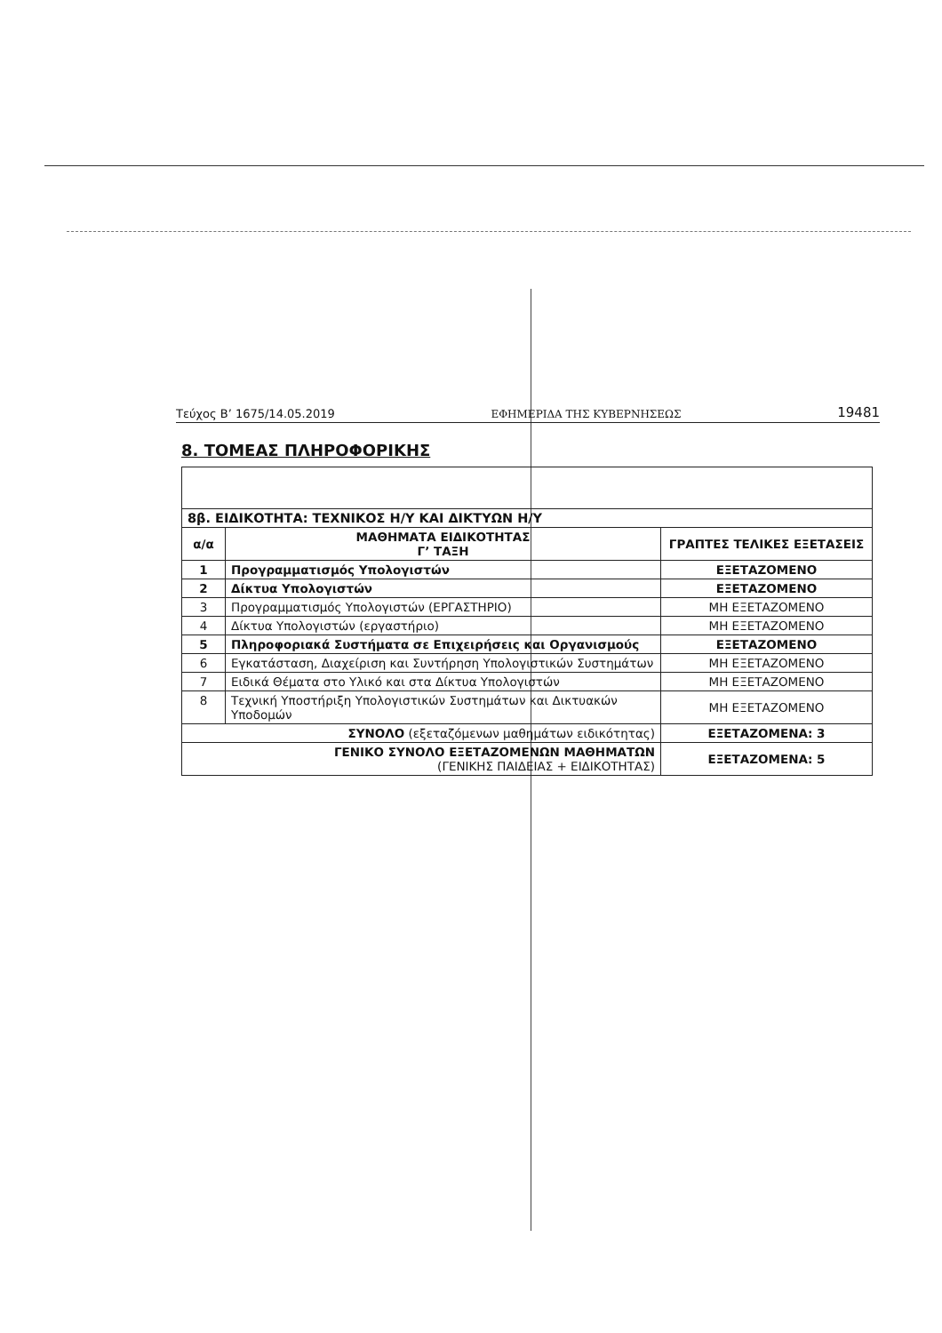Τεύχος Β’ 1675/14.05.2019 ΕΦΗΜΕΡΙΔΑ ΤΗΣ ΚΥΒΕΡΝΗΣΕΩΣ 19481
8. ΤΟΜΕΑΣ ΠΛΗΡΟΦΟΡΙΚΗΣ
| 8β. ΕΙΔΙΚΟΤΗΤΑ: ΤΕΧΝΙΚΟΣ Η/Υ ΚΑΙ ΔΙΚΤΥΩΝ Η/Υ | | |
| α/α | ΜΑΘΗΜΑΤΑ ΕΙΔΙΚΟΤΗΤΑΣ Γ’ ΤΑΞΗ | ΓΡΑΠΤΕΣ ΤΕΛΙΚΕΣ ΕΞΕΤΑΣΕΙΣ |
| 1 | Προγραμματισμός Υπολογιστών | ΕΞΕΤΑΖΟΜΕΝΟ |
| 2 | Δίκτυα Υπολογιστών | ΕΞΕΤΑΖΟΜΕΝΟ |
| 3 | Προγραμματισμός Υπολογιστών (ΕΡΓΑΣΤΗΡΙΟ) | ΜΗ ΕΞΕΤΑΖΟΜΕΝΟ |
| 4 | Δίκτυα Υπολογιστών (εργαστήριο) | ΜΗ ΕΞΕΤΑΖΟΜΕΝΟ |
| 5 | Πληροφοριακά Συστήματα σε Επιχειρήσεις και Οργανισμούς | ΕΞΕΤΑΖΟΜΕΝΟ |
| 6 | Εγκατάσταση, Διαχείριση και Συντήρηση Υπολογιστικών Συστημάτων | ΜΗ ΕΞΕΤΑΖΟΜΕΝΟ |
| 7 | Ειδικά Θέματα στο Υλικό και στα Δίκτυα Υπολογιστών | ΜΗ ΕΞΕΤΑΖΟΜΕΝΟ |
| 8 | Τεχνική Υποστήριξη Υπολογιστικών Συστημάτων και Δικτυακών Υποδομών | ΜΗ ΕΞΕΤΑΖΟΜΕΝΟ |
| ΣΥΝΟΛΟ (εξεταζόμενων μαθημάτων ειδικότητας) | | ΕΞΕΤΑΖΟΜΕΝΑ: 3 |
| ΓΕΝΙΚΟ ΣΥΝΟΛΟ ΕΞΕΤΑΖΟΜΕΝΩΝ ΜΑΘΗΜΑΤΩΝ (ΓΕΝΙΚΗΣ ΠΑΙΔΕΙΑΣ + ΕΙΔΙΚΟΤΗΤΑΣ) | | ΕΞΕΤΑΖΟΜΕΝΑ: 5 |